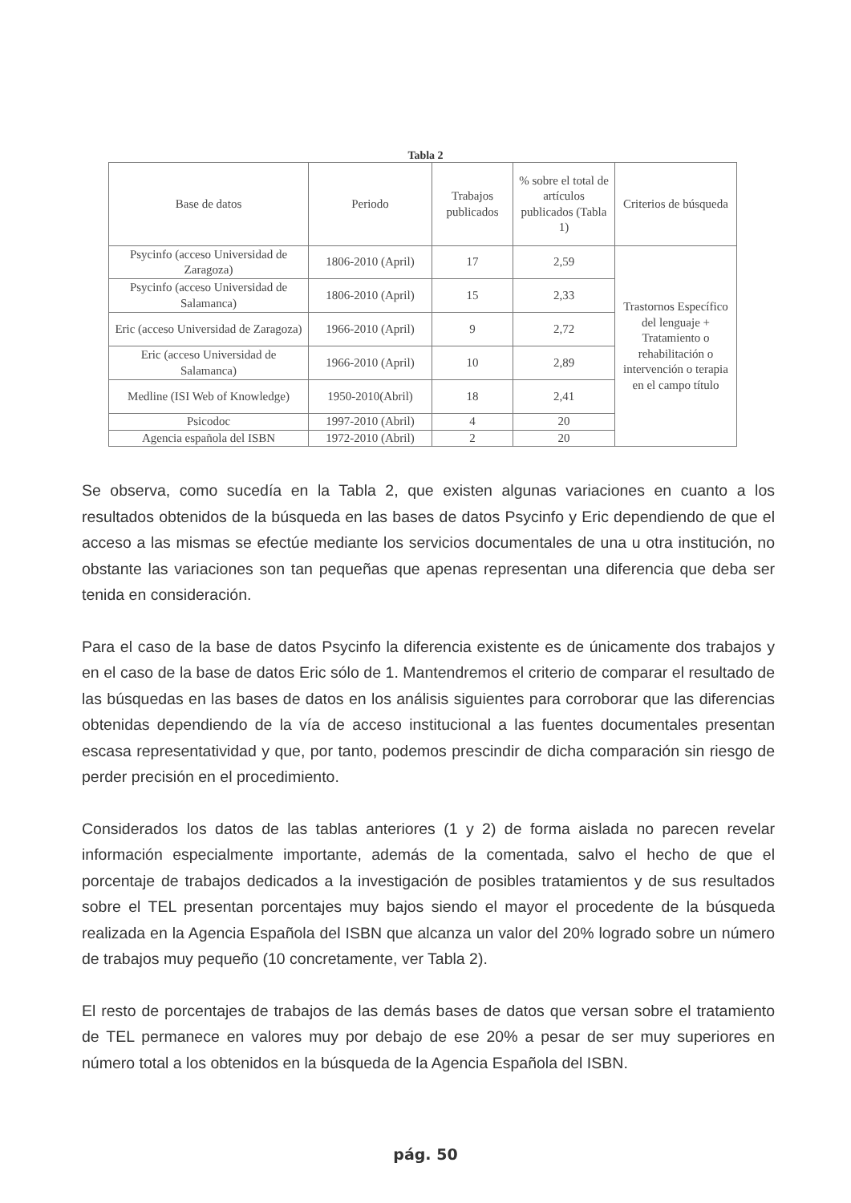Tabla 2
| Base de datos | Periodo | Trabajos publicados | % sobre el total de artículos publicados (Tabla 1) | Criterios de búsqueda |
| --- | --- | --- | --- | --- |
| Psycinfo (acceso Universidad de Zaragoza) | 1806-2010 (April) | 17 | 2,59 | Trastornos Específico del lenguaje + Tratamiento o rehabilitación o intervención o terapia en el campo título |
| Psycinfo (acceso Universidad de Salamanca) | 1806-2010 (April) | 15 | 2,33 | |
| Eric (acceso Universidad de Zaragoza) | 1966-2010 (April) | 9 | 2,72 | |
| Eric (acceso Universidad de Salamanca) | 1966-2010 (April) | 10 | 2,89 | |
| Medline (ISI Web of Knowledge) | 1950-2010(Abril) | 18 | 2,41 | |
| Psicodoc | 1997-2010 (Abril) | 4 | 20 | |
| Agencia española del ISBN | 1972-2010 (Abril) | 2 | 20 | |
Se observa, como sucedía en la Tabla 2, que existen algunas variaciones en cuanto a los resultados obtenidos de la búsqueda en las bases de datos Psycinfo y Eric dependiendo de que el acceso a las mismas se efectúe mediante los servicios documentales de una u otra institución, no obstante las variaciones son tan pequeñas que apenas representan una diferencia que deba ser tenida en consideración.
Para el caso de la base de datos Psycinfo la diferencia existente es de únicamente dos trabajos y en el caso de la base de datos Eric sólo de 1. Mantendremos el criterio de comparar el resultado de las búsquedas en las bases de datos en los análisis siguientes para corroborar que las diferencias obtenidas dependiendo de la vía de acceso institucional a las fuentes documentales presentan escasa representatividad y que, por tanto, podemos prescindir de dicha comparación sin riesgo de perder precisión en el procedimiento.
Considerados los datos de las tablas anteriores (1 y 2) de forma aislada no parecen revelar información especialmente importante, además de la comentada, salvo el hecho de que el porcentaje de trabajos dedicados a la investigación de posibles tratamientos y de sus resultados sobre el TEL presentan porcentajes muy bajos siendo el mayor el procedente de la búsqueda realizada en la Agencia Española del ISBN que alcanza un valor del 20% logrado sobre un número de trabajos muy pequeño (10 concretamente, ver Tabla 2).
El resto de porcentajes de trabajos de las demás bases de datos que versan sobre el tratamiento de TEL permanece en valores muy por debajo de ese 20% a pesar de ser muy superiores en número total a los obtenidos en la búsqueda de la Agencia Española del ISBN.
pág. 50